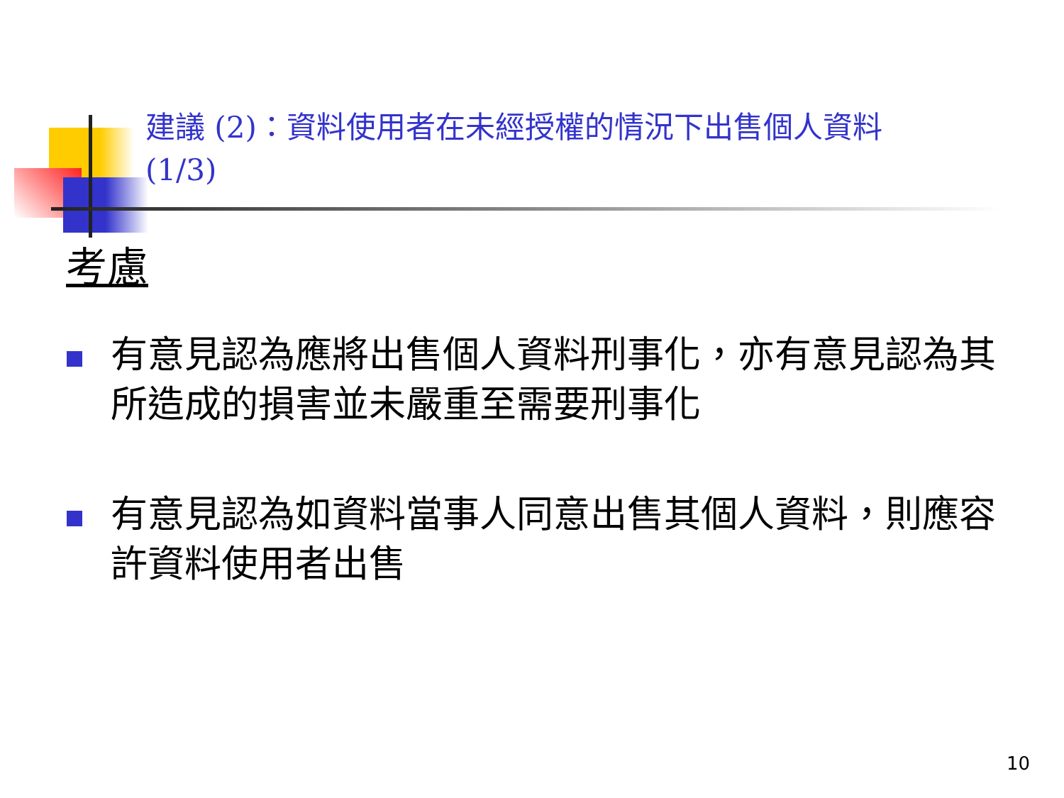建議 (2)：資料使用者在未經授權的情況下出售個人資料 (1/3)
考慮
有意見認為應將出售個人資料刑事化，亦有意見認為其所造成的損害並未嚴重至需要刑事化
有意見認為如資料當事人同意出售其個人資料，則應容許資料使用者出售
10